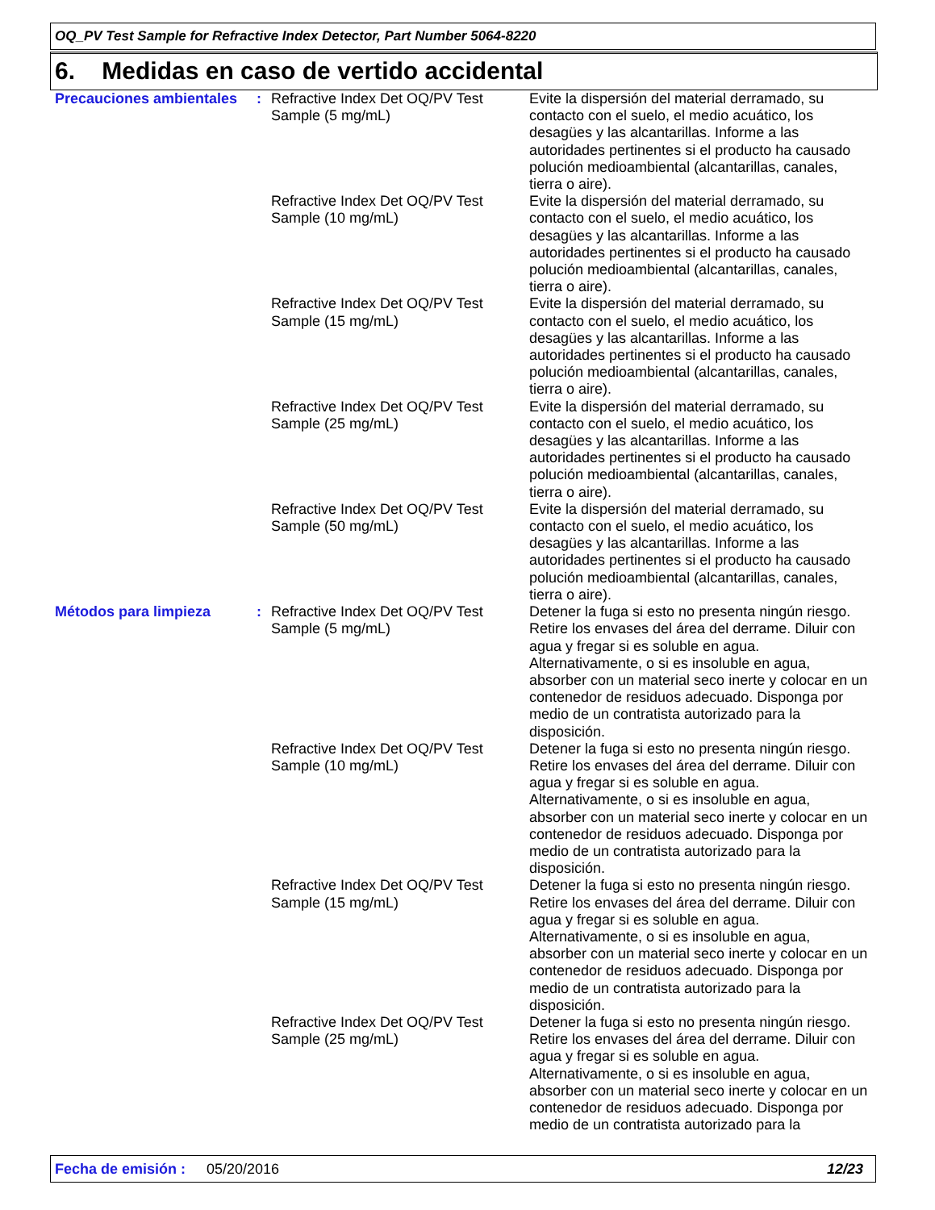OQ_PV Test Sample for Refractive Index Detector, Part Number 5064-8220
6. Medidas en caso de vertido accidental
Precauciones ambientales
: Refractive Index Det OQ/PV Test Sample (5 mg/mL)
Evite la dispersión del material derramado, su contacto con el suelo, el medio acuático, los desagües y las alcantarillas. Informe a las autoridades pertinentes si el producto ha causado polución medioambiental (alcantarillas, canales, tierra o aire).
Refractive Index Det OQ/PV Test Sample (10 mg/mL)
Evite la dispersión del material derramado, su contacto con el suelo, el medio acuático, los desagües y las alcantarillas. Informe a las autoridades pertinentes si el producto ha causado polución medioambiental (alcantarillas, canales, tierra o aire).
Refractive Index Det OQ/PV Test Sample (15 mg/mL)
Evite la dispersión del material derramado, su contacto con el suelo, el medio acuático, los desagües y las alcantarillas. Informe a las autoridades pertinentes si el producto ha causado polución medioambiental (alcantarillas, canales, tierra o aire).
Refractive Index Det OQ/PV Test Sample (25 mg/mL)
Evite la dispersión del material derramado, su contacto con el suelo, el medio acuático, los desagües y las alcantarillas. Informe a las autoridades pertinentes si el producto ha causado polución medioambiental (alcantarillas, canales, tierra o aire).
Refractive Index Det OQ/PV Test Sample (50 mg/mL)
Evite la dispersión del material derramado, su contacto con el suelo, el medio acuático, los desagües y las alcantarillas. Informe a las autoridades pertinentes si el producto ha causado polución medioambiental (alcantarillas, canales, tierra o aire).
Métodos para limpieza : Refractive Index Det OQ/PV Test Sample (5 mg/mL)
Detener la fuga si esto no presenta ningún riesgo. Retire los envases del área del derrame. Diluir con agua y fregar si es soluble en agua. Alternativamente, o si es insoluble en agua, absorber con un material seco inerte y colocar en un contenedor de residuos adecuado. Disponga por medio de un contratista autorizado para la disposición.
Refractive Index Det OQ/PV Test Sample (10 mg/mL)
Detener la fuga si esto no presenta ningún riesgo. Retire los envases del área del derrame. Diluir con agua y fregar si es soluble en agua. Alternativamente, o si es insoluble en agua, absorber con un material seco inerte y colocar en un contenedor de residuos adecuado. Disponga por medio de un contratista autorizado para la disposición.
Refractive Index Det OQ/PV Test Sample (15 mg/mL)
Detener la fuga si esto no presenta ningún riesgo. Retire los envases del área del derrame. Diluir con agua y fregar si es soluble en agua. Alternativamente, o si es insoluble en agua, absorber con un material seco inerte y colocar en un contenedor de residuos adecuado. Disponga por medio de un contratista autorizado para la disposición.
Refractive Index Det OQ/PV Test Sample (25 mg/mL)
Detener la fuga si esto no presenta ningún riesgo. Retire los envases del área del derrame. Diluir con agua y fregar si es soluble en agua. Alternativamente, o si es insoluble en agua, absorber con un material seco inerte y colocar en un contenedor de residuos adecuado. Disponga por medio de un contratista autorizado para la
Fecha de emisión : 05/20/2016 12/23